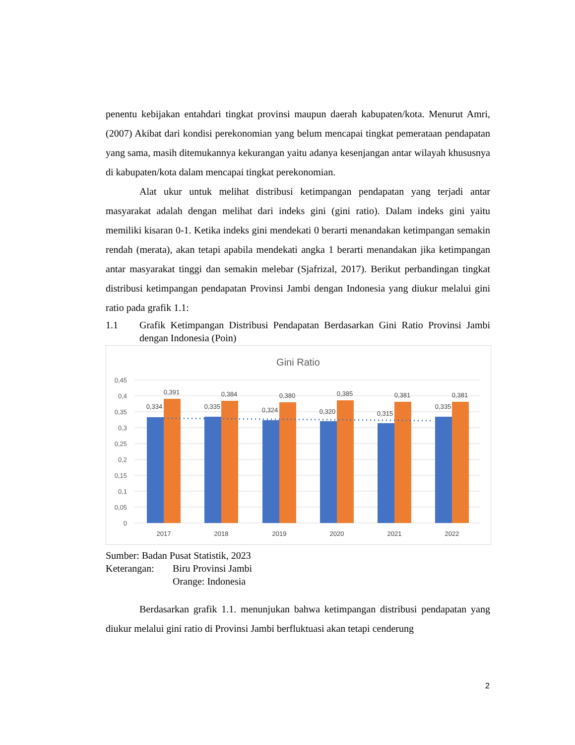penentu kebijakan entahdari tingkat provinsi maupun daerah kabupaten/kota. Menurut Amri, (2007) Akibat dari kondisi perekonomian yang belum mencapai tingkat pemerataan pendapatan yang sama, masih ditemukannya kekurangan yaitu adanya kesenjangan antar wilayah khususnya di kabupaten/kota dalam mencapai tingkat perekonomian.
Alat ukur untuk melihat distribusi ketimpangan pendapatan yang terjadi antar masyarakat adalah dengan melihat dari indeks gini (gini ratio). Dalam indeks gini yaitu memiliki kisaran 0-1. Ketika indeks gini mendekati 0 berarti menandakan ketimpangan semakin rendah (merata), akan tetapi apabila mendekati angka 1 berarti menandakan jika ketimpangan antar masyarakat tinggi dan semakin melebar (Sjafrizal, 2017). Berikut perbandingan tingkat distribusi ketimpangan pendapatan Provinsi Jambi dengan Indonesia yang diukur melalui gini ratio pada grafik 1.1:
1.1 Grafik Ketimpangan Distribusi Pendapatan Berdasarkan Gini Ratio Provinsi Jambi dengan Indonesia (Poin)
Gini Ratio
0,45
0,4
0,35
0,3
0,25
0,2
0,15
0,1
0,05
0
0,334
0,391
0,335
0,384
0,324
0,380
0,320
0,385
0,315
0,381
0,335
0,381
2017
2018
2019
2020
2021
2022
Sumber: Badan Pusat Statistik, 2023
Keterangan: Biru Provinsi Jambi
Orange: Indonesia
Berdasarkan grafik 1.1. menunjukan bahwa ketimpangan distribusi pendapatan yang diukur melalui gini ratio di Provinsi Jambi berfluktuasi akan tetapi cenderung
2